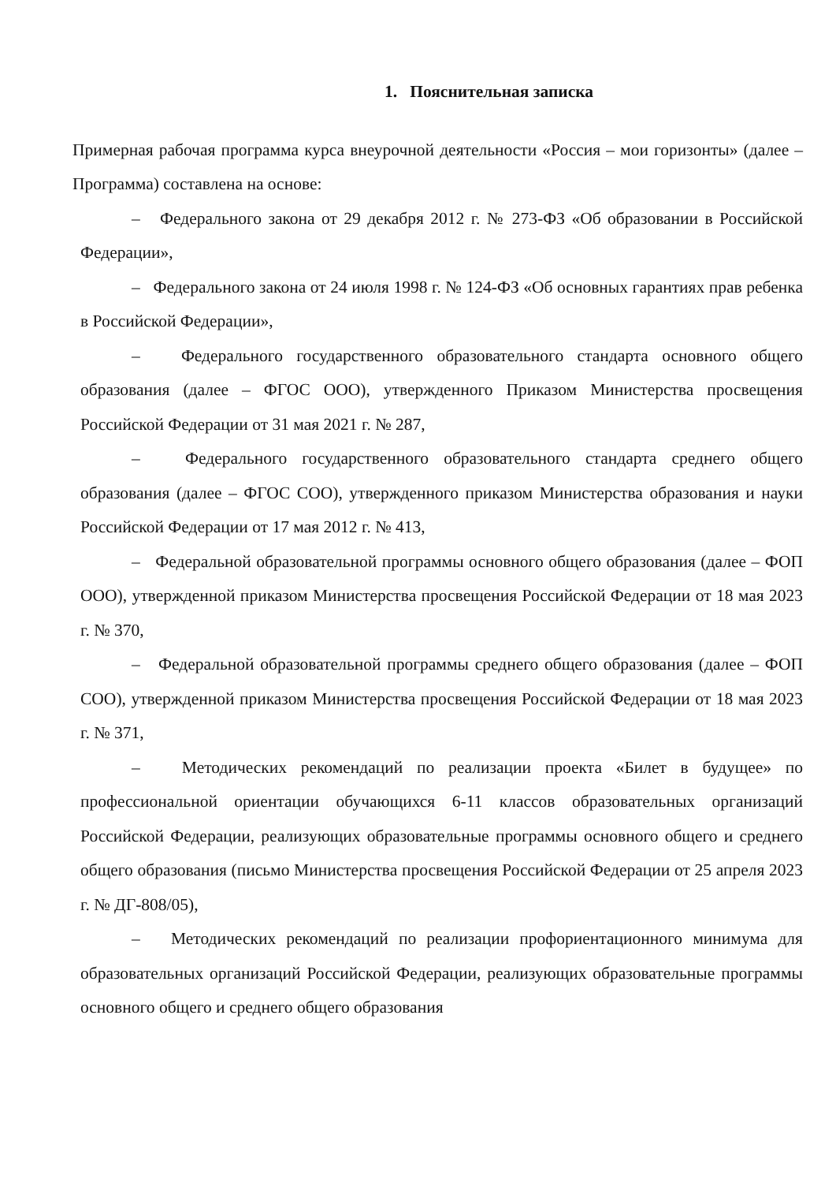1. Пояснительная записка
Примерная рабочая программа курса внеурочной деятельности «Россия – мои горизонты» (далее – Программа) составлена на основе:
– Федерального закона от 29 декабря 2012 г. № 273-ФЗ «Об образовании в Российской Федерации»,
– Федерального закона от 24 июля 1998 г. № 124-ФЗ «Об основных гарантиях прав ребенка в Российской Федерации»,
– Федерального государственного образовательного стандарта основного общего образования (далее – ФГОС ООО), утвержденного Приказом Министерства просвещения Российской Федерации от 31 мая 2021 г. № 287,
– Федерального государственного образовательного стандарта среднего общего образования (далее – ФГОС СОО), утвержденного приказом Министерства образования и науки Российской Федерации от 17 мая 2012 г. № 413,
– Федеральной образовательной программы основного общего образования (далее – ФОП ООО), утвержденной приказом Министерства просвещения Российской Федерации от 18 мая 2023 г. № 370,
– Федеральной образовательной программы среднего общего образования (далее – ФОП СОО), утвержденной приказом Министерства просвещения Российской Федерации от 18 мая 2023 г. № 371,
– Методических рекомендаций по реализации проекта «Билет в будущее» по профессиональной ориентации обучающихся 6-11 классов образовательных организаций Российской Федерации, реализующих образовательные программы основного общего и среднего общего образования (письмо Министерства просвещения Российской Федерации от 25 апреля 2023 г. № ДГ-808/05),
– Методических рекомендаций по реализации профориентационного минимума для образовательных организаций Российской Федерации, реализующих образовательные программы основного общего и среднего общего образования